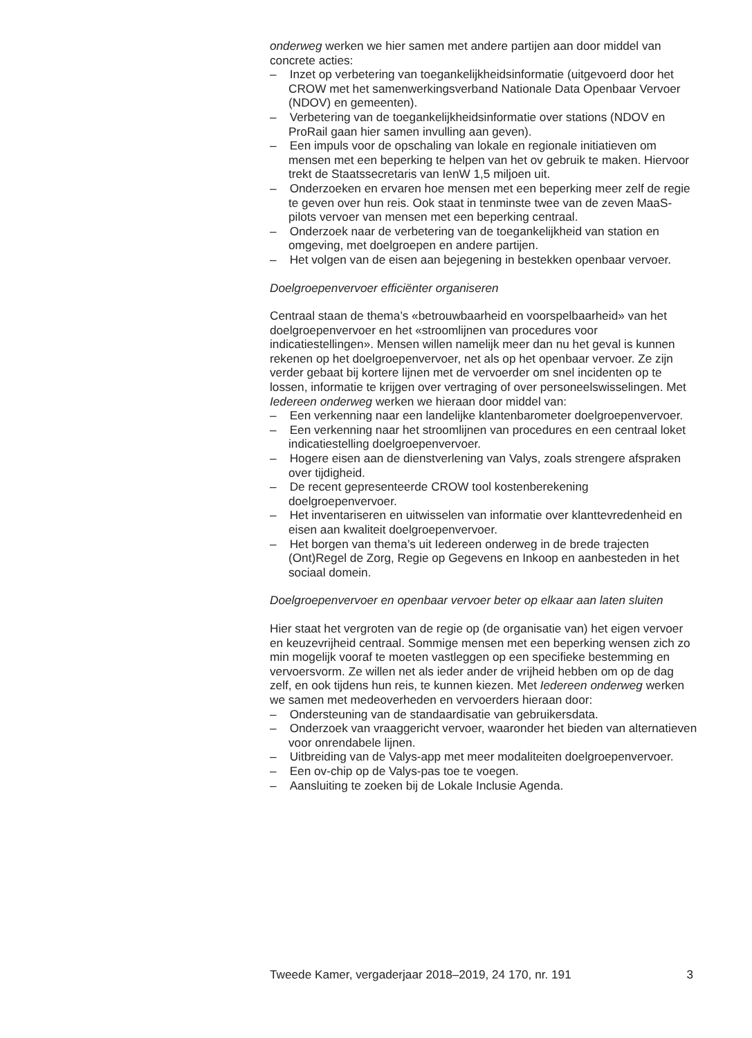onderweg werken we hier samen met andere partijen aan door middel van concrete acties:
– Inzet op verbetering van toegankelijkheidsinformatie (uitgevoerd door het CROW met het samenwerkingsverband Nationale Data Openbaar Vervoer (NDOV) en gemeenten).
– Verbetering van de toegankelijkheidsinformatie over stations (NDOV en ProRail gaan hier samen invulling aan geven).
– Een impuls voor de opschaling van lokale en regionale initiatieven om mensen met een beperking te helpen van het ov gebruik te maken. Hiervoor trekt de Staatssecretaris van IenW 1,5 miljoen uit.
– Onderzoeken en ervaren hoe mensen met een beperking meer zelf de regie te geven over hun reis. Ook staat in tenminste twee van de zeven MaaS-pilots vervoer van mensen met een beperking centraal.
– Onderzoek naar de verbetering van de toegankelijkheid van station en omgeving, met doelgroepen en andere partijen.
– Het volgen van de eisen aan bejegening in bestekken openbaar vervoer.
Doelgroepenvervoer efficiënter organiseren
Centraal staan de thema’s «betrouwbaarheid en voorspelbaarheid» van het doelgroepenvervoer en het «stroomlijnen van procedures voor indicatiestellingen». Mensen willen namelijk meer dan nu het geval is kunnen rekenen op het doelgroepenvervoer, net als op het openbaar vervoer. Ze zijn verder gebaat bij kortere lijnen met de vervoerder om snel incidenten op te lossen, informatie te krijgen over vertraging of over personeelswisselingen. Met Iedereen onderweg werken we hieraan door middel van:
– Een verkenning naar een landelijke klantenbarometer doelgroepenvervoer.
– Een verkenning naar het stroomlijnen van procedures en een centraal loket indicatiestelling doelgroepenvervoer.
– Hogere eisen aan de dienstverlening van Valys, zoals strengere afspraken over tijdigheid.
– De recent gepresenteerde CROW tool kostenberekening doelgroepenvervoer.
– Het inventariseren en uitwisselen van informatie over klanttevredenheid en eisen aan kwaliteit doelgroepenvervoer.
– Het borgen van thema’s uit Iedereen onderweg in de brede trajecten (Ont)Regel de Zorg, Regie op Gegevens en Inkoop en aanbesteden in het sociaal domein.
Doelgroepenvervoer en openbaar vervoer beter op elkaar aan laten sluiten
Hier staat het vergroten van de regie op (de organisatie van) het eigen vervoer en keuzevrijheid centraal. Sommige mensen met een beperking wensen zich zo min mogelijk vooraf te moeten vastleggen op een specifieke bestemming en vervoersvorm. Ze willen net als ieder ander de vrijheid hebben om op de dag zelf, en ook tijdens hun reis, te kunnen kiezen. Met Iedereen onderweg werken we samen met medeoverheden en vervoerders hieraan door:
– Ondersteuning van de standaardisatie van gebruikersdata.
– Onderzoek van vraaggericht vervoer, waaronder het bieden van alternatieven voor onrendabele lijnen.
– Uitbreiding van de Valys-app met meer modaliteiten doelgroepenvervoer.
– Een ov-chip op de Valys-pas toe te voegen.
– Aansluiting te zoeken bij de Lokale Inclusie Agenda.
Tweede Kamer, vergaderjaar 2018–2019, 24 170, nr. 191 3